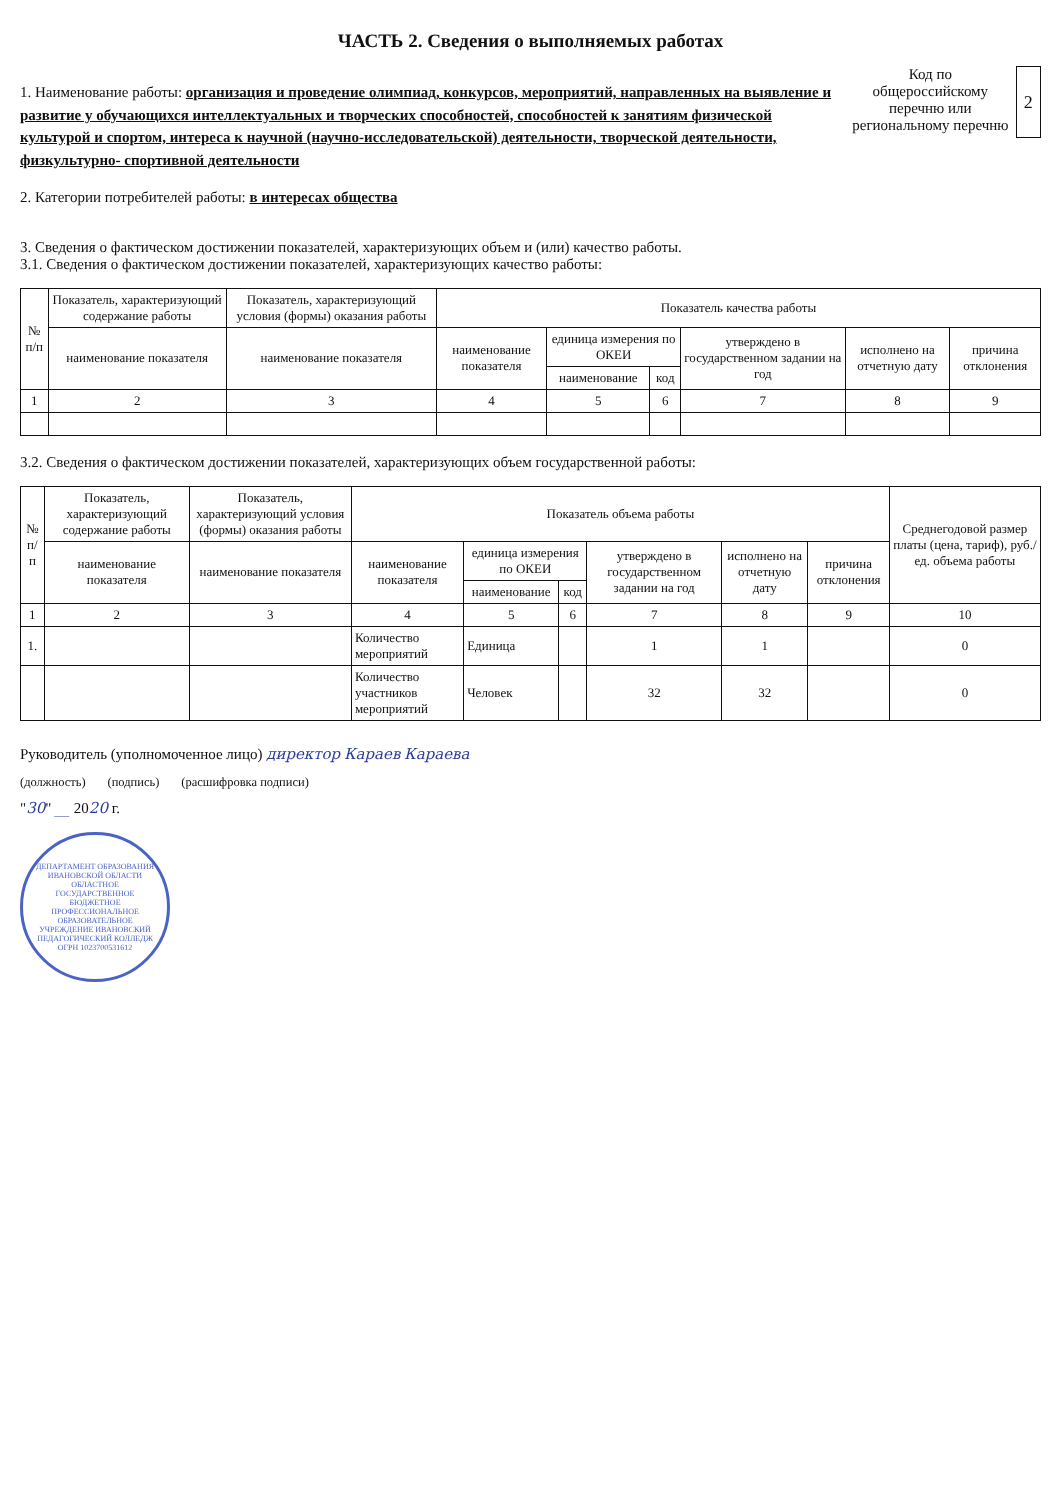ЧАСТЬ 2. Сведения о выполняемых работах
1. Наименование работы: организация и проведение олимпиад, конкурсов, мероприятий, направленных на выявление и развитие у обучающихся интеллектуальных и творческих способностей, способностей к занятиям физической культурой и спортом, интереса к научной (научно-исследовательской) деятельности, творческой деятельности, физкультурно- спортивной деятельности
2. Категории потребителей работы: в интересах общества
Код по общероссийскому перечню или региональному перечню
2
3. Сведения о фактическом достижении показателей, характеризующих объем и (или) качество работы.
3.1. Сведения о фактическом достижении показателей, характеризующих качество работы:
| № п/п | Показатель, характеризующий содержание работы | Показатель, характеризующий условия (формы) оказания работы | Показатель качества работы | | | | | |
| --- | --- | --- | --- | --- | --- | --- | --- | --- |
| | наименование показателя | наименование показателя | наименование показателя | единица измерения по ОКЕИ | | утверждено в государственном задании на год | исполнено на отчетную дату | причина отклонения |
| | | | | наименование | код | | | |
| 1 | 2 | 3 | 4 | 5 | 6 | 7 | 8 | 9 |
3.2. Сведения о фактическом достижении показателей, характеризующих объем государственной работы:
| № п/п | Показатель, характеризующий содержание работы | Показатель, характеризующий условия (формы) оказания работы | Показатель объема работы | | | | | | Среднегодовой размер платы (цена, тариф), руб./ед. объема работы |
| --- | --- | --- | --- | --- | --- | --- | --- | --- | --- |
| | наименование показателя | наименование показателя | наименование показателя | единица измерения по ОКЕИ | | утверждено в государственном задании на год | исполнено на отчетную дату | причина отклонения | |
| | | | | наименование | код | | | | |
| 1 | 2 | 3 | 4 | 5 | 6 | 7 | 8 | 9 | 10 |
| 1. | | | Количество мероприятий | Единица | | 1 | 1 | | 0 |
| | | | Количество участников мероприятий | Человек | | 32 | 32 | | 0 |
Руководитель (уполномоченное лицо) директор Караев Караева
(должность) (подпись) (расшифровка подписи)
"30" __ 2020 г.
ДЕПАРТАМЕНТ ОБРАЗОВАНИЯ ИВАНОВСКОЙ ОБЛАСТИ ОБЛАСТНОЕ ГОСУДАРСТВЕННОЕ БЮДЖЕТНОЕ ПРОФЕССИОНАЛЬНОЕ ОБРАЗОВАТЕЛЬНОЕ УЧРЕЖДЕНИЕ ИВАНОВСКИЙ ПЕДАГОГИЧЕСКИЙ КОЛЛЕДЖ ОГРН 1023700531612